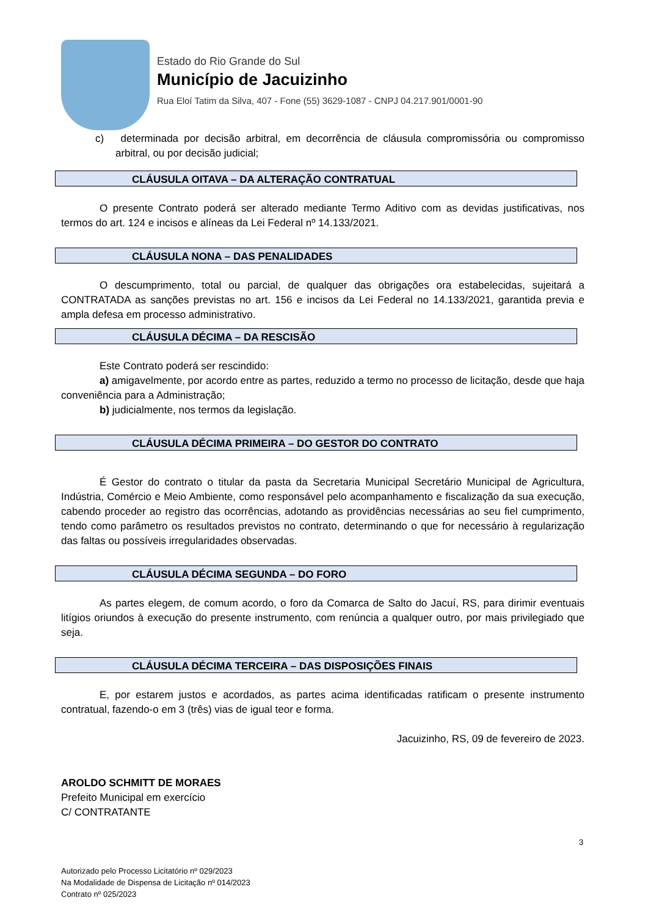Estado do Rio Grande do Sul
Município de Jacuizinho
Rua Eloí Tatim da Silva, 407 - Fone (55) 3629-1087 - CNPJ 04.217.901/0001-90
c) determinada por decisão arbitral, em decorrência de cláusula compromissória ou compromisso arbitral, ou por decisão judicial;
CLÁUSULA OITAVA – DA ALTERAÇÃO CONTRATUAL
O presente Contrato poderá ser alterado mediante Termo Aditivo com as devidas justificativas, nos termos do art. 124 e incisos e alíneas da Lei Federal nº 14.133/2021.
CLÁUSULA NONA – DAS PENALIDADES
O descumprimento, total ou parcial, de qualquer das obrigações ora estabelecidas, sujeitará a CONTRATADA as sanções previstas no art. 156 e incisos da Lei Federal no 14.133/2021, garantida previa e ampla defesa em processo administrativo.
CLÁUSULA DÉCIMA – DA RESCISÃO
Este Contrato poderá ser rescindido:
a) amigavelmente, por acordo entre as partes, reduzido a termo no processo de licitação, desde que haja conveniência para a Administração;
b) judicialmente, nos termos da legislação.
CLÁUSULA DÉCIMA PRIMEIRA – DO GESTOR DO CONTRATO
É Gestor do contrato o titular da pasta da Secretaria Municipal Secretário Municipal de Agricultura, Indústria, Comércio e Meio Ambiente, como responsável pelo acompanhamento e fiscalização da sua execução, cabendo proceder ao registro das ocorrências, adotando as providências necessárias ao seu fiel cumprimento, tendo como parâmetro os resultados previstos no contrato, determinando o que for necessário à regularização das faltas ou possíveis irregularidades observadas.
CLÁUSULA DÉCIMA SEGUNDA – DO FORO
As partes elegem, de comum acordo, o foro da Comarca de Salto do Jacuí, RS, para dirimir eventuais litígios oriundos à execução do presente instrumento, com renúncia a qualquer outro, por mais privilegiado que seja.
CLÁUSULA DÉCIMA TERCEIRA – DAS DISPOSIÇÕES FINAIS
E, por estarem justos e acordados, as partes acima identificadas ratificam o presente instrumento contratual, fazendo-o em 3 (três) vias de igual teor e forma.
Jacuizinho, RS, 09 de fevereiro de 2023.
AROLDO SCHMITT DE MORAES
Prefeito Municipal em exercício
C/ CONTRATANTE
3
Autorizado pelo Processo Licitatório nº 029/2023
Na Modalidade de Dispensa de Licitação nº 014/2023
Contrato nº 025/2023